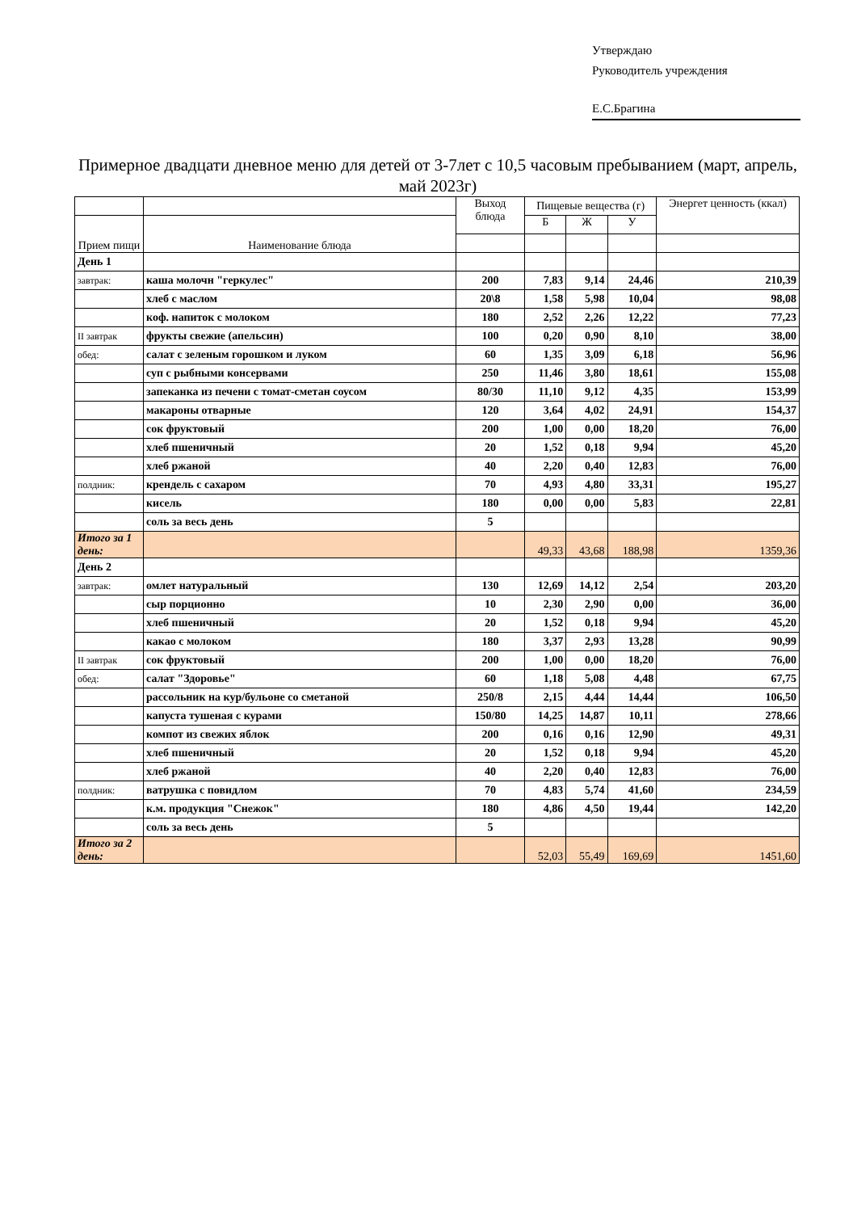Утверждаю
Руководитель учреждения
Е.С.Брагина
Примерное двадцати дневное меню для детей от 3-7лет с 10,5 часовым пребыванием (март, апрель, май 2023г)
| | | Выход блюда | Пищевые вещества (г) | | | Энергет ценность (ккал) |
| --- | --- | --- | --- | --- | --- | --- |
| Прием пищи | Наименование блюда | | Б | Ж | У | |
| День 1 | | | | | | |
| завтрак: | каша молочн "геркулес" | 200 | 7,83 | 9,14 | 24,46 | 210,39 |
| | хлеб с маслом | 20\8 | 1,58 | 5,98 | 10,04 | 98,08 |
| | коф. напиток с молоком | 180 | 2,52 | 2,26 | 12,22 | 77,23 |
| II завтрак | фрукты свежие (апельсин) | 100 | 0,20 | 0,90 | 8,10 | 38,00 |
| обед: | салат с зеленым горошком и луком | 60 | 1,35 | 3,09 | 6,18 | 56,96 |
| | суп с рыбными консервами | 250 | 11,46 | 3,80 | 18,61 | 155,08 |
| | запеканка из печени с томат-сметан соусом | 80/30 | 11,10 | 9,12 | 4,35 | 153,99 |
| | макароны отварные | 120 | 3,64 | 4,02 | 24,91 | 154,37 |
| | сок фруктовый | 200 | 1,00 | 0,00 | 18,20 | 76,00 |
| | хлеб пшеничный | 20 | 1,52 | 0,18 | 9,94 | 45,20 |
| | хлеб ржаной | 40 | 2,20 | 0,40 | 12,83 | 76,00 |
| полдник: | крендель с сахаром | 70 | 4,93 | 4,80 | 33,31 | 195,27 |
| | кисель | 180 | 0,00 | 0,00 | 5,83 | 22,81 |
| | соль за весь день | 5 | | | | |
| Итого за 1 день: | | | 49,33 | 43,68 | 188,98 | 1359,36 |
| День 2 | | | | | | |
| завтрак: | омлет натуральный | 130 | 12,69 | 14,12 | 2,54 | 203,20 |
| | сыр порционно | 10 | 2,30 | 2,90 | 0,00 | 36,00 |
| | хлеб пшеничный | 20 | 1,52 | 0,18 | 9,94 | 45,20 |
| | какао с молоком | 180 | 3,37 | 2,93 | 13,28 | 90,99 |
| II завтрак | сок фруктовый | 200 | 1,00 | 0,00 | 18,20 | 76,00 |
| обед: | салат "Здоровье" | 60 | 1,18 | 5,08 | 4,48 | 67,75 |
| | рассольник на кур/бульоне со сметаной | 250/8 | 2,15 | 4,44 | 14,44 | 106,50 |
| | капуста тушеная с курами | 150/80 | 14,25 | 14,87 | 10,11 | 278,66 |
| | компот из свежих яблок | 200 | 0,16 | 0,16 | 12,90 | 49,31 |
| | хлеб пшеничный | 20 | 1,52 | 0,18 | 9,94 | 45,20 |
| | хлеб ржаной | 40 | 2,20 | 0,40 | 12,83 | 76,00 |
| полдник: | ватрушка с повидлом | 70 | 4,83 | 5,74 | 41,60 | 234,59 |
| | к.м. продукция "Снежок" | 180 | 4,86 | 4,50 | 19,44 | 142,20 |
| | соль за весь день | 5 | | | | |
| Итого за 2 день: | | | 52,03 | 55,49 | 169,69 | 1451,60 |